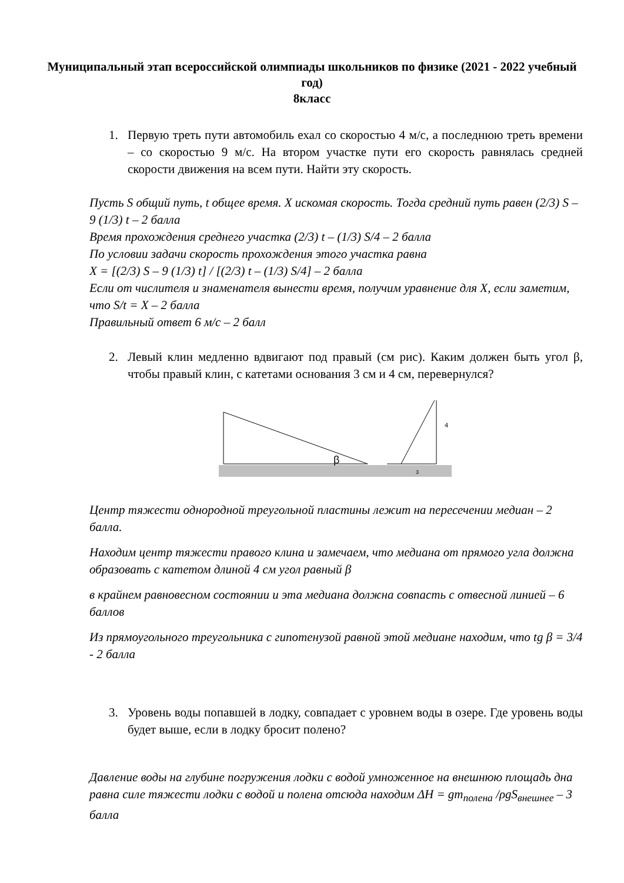Муниципальный этап всероссийской олимпиады школьников по физике (2021 - 2022 учебный год)
8класс
1. Первую треть пути автомобиль ехал со скоростью 4 м/с, а последнюю треть времени – со скоростью 9 м/с. На втором участке пути его скорость равнялась средней скорости движения на всем пути. Найти эту скорость.
Пусть S общий путь, t общее время. X искомая скорость. Тогда средний путь равен (2/3) S – 9 (1/3) t – 2 балла
Время прохождения среднего участка (2/3) t – (1/3) S/4 – 2 балла
По условии задачи скорость прохождения этого участка равна
X = [(2/3) S – 9 (1/3) t] / [(2/3) t – (1/3) S/4] – 2 балла
Если от числителя и знаменателя вынести время, получим уравнение для X, если заметим, что S/t = X – 2 балла
Правильный ответ 6 м/с – 2 балл
2. Левый клин медленно вдвигают под правый (см рис). Каким должен быть угол β, чтобы правый клин, с катетами основания 3 см и 4 см, перевернулся?
β
4
3
Центр тяжести однородной треугольной пластины лежит на пересечении медиан – 2 балла.
Находим центр тяжести правого клина и замечаем, что медиана от прямого угла должна образовать с катетом длиной 4 см угол равный β
в крайнем равновесном состоянии и эта медиана должна совпасть с отвесной линией – 6 баллов
Из прямоугольного треугольника с гипотенузой равной этой медиане находим, что tg β = 3/4 - 2 балла
3. Уровень воды попавшей в лодку, совпадает с уровнем воды в озере. Где уровень воды будет выше, если в лодку бросит полено?
Давление воды на глубине погружения лодки с водой умноженное на внешнюю площадь дна равна силе тяжести лодки с водой и полена отсюда находим ΔH = gm<sub>полена</sub> /ρgS<sub>внешнее</sub> – 3 балла